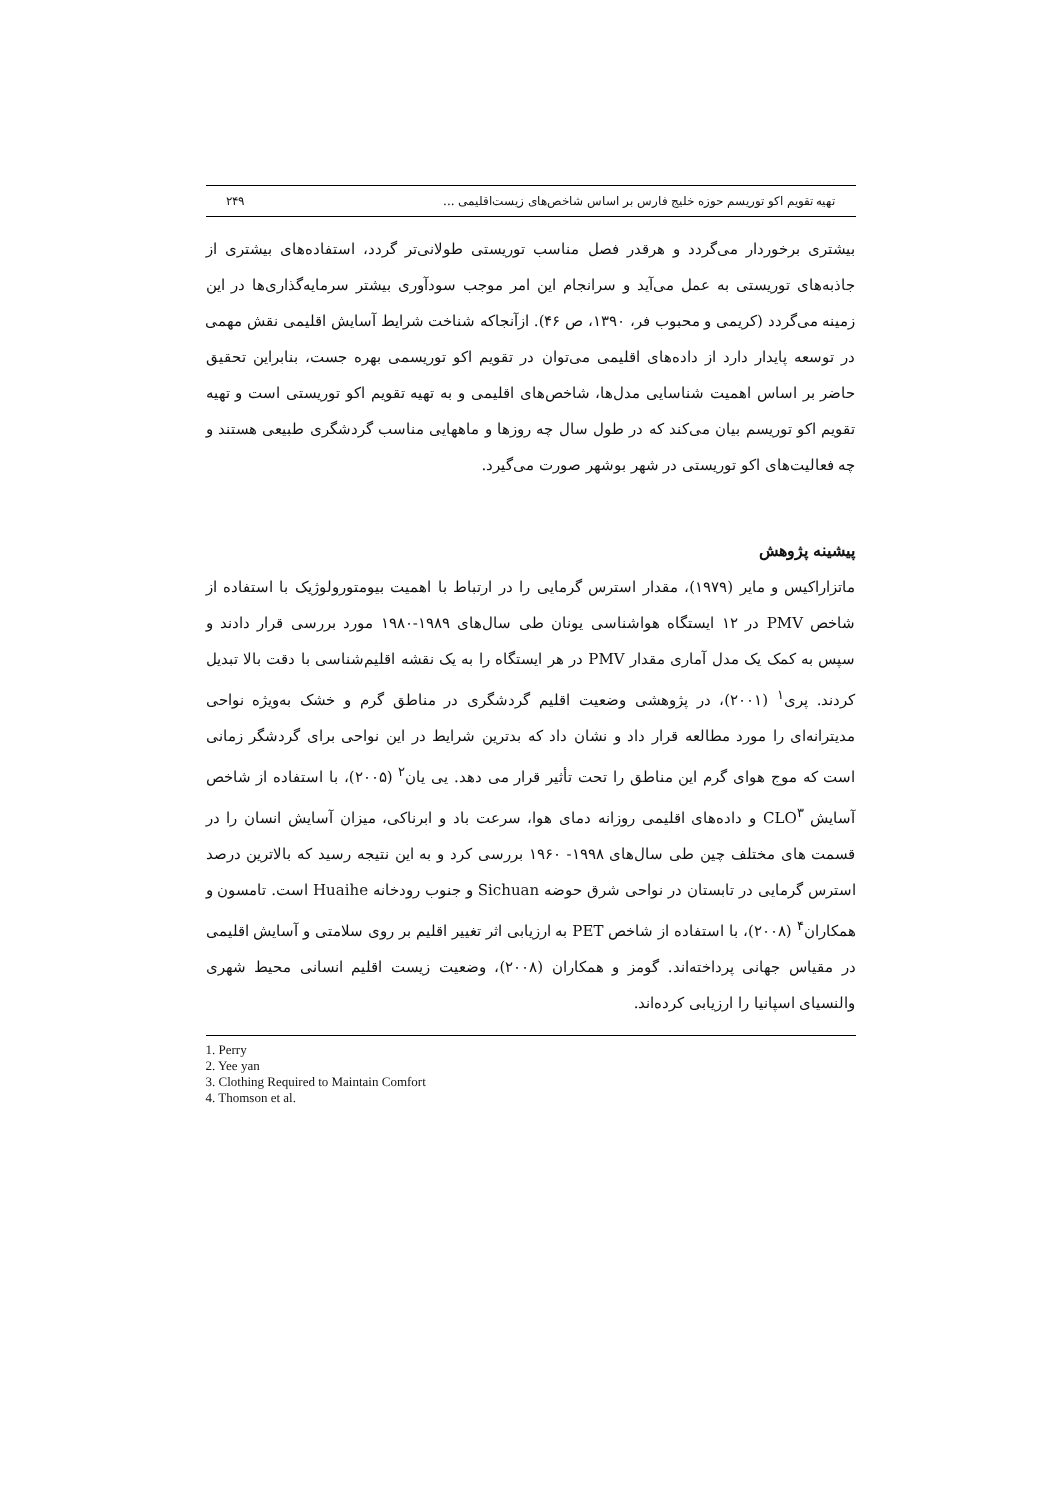تهیه تقویم اکو توریسم حوزه خلیج فارس بر اساس شاخص‌های زیست‌اقلیمی ... ۲۴۹
بیشتری برخوردار می‌گردد و هرقدر فصل مناسب توریستی طولانی‌تر گردد، استفاده‌های بیشتری از جاذبه‌های توریستی به عمل می‌آید و سرانجام این امر موجب سودآوری بیشتر سرمایه‌گذاری‌ها در این زمینه می‌گردد (کریمی و محبوب فر، ۱۳۹۰، ص ۴۶). ازآنجاکه شناخت شرایط آسایش اقلیمی نقش مهمی در توسعه پایدار دارد از داده‌های اقلیمی می‌توان در تقویم اکو توریسمی بهره جست، بنابراین تحقیق حاضر بر اساس اهمیت شناسایی مدل‌ها، شاخص‌های اقلیمی و به تهیه تقویم اکو توریستی است و تهیه تقویم اکو توریسم بیان می‌کند که در طول سال چه روزها و ماههایی مناسب گردشگری طبیعی هستند و چه فعالیت‌های اکو توریستی در شهر بوشهر صورت می‌گیرد.
پیشینه پژوهش
ماتزاراکیس و مایر (۱۹۷۹)، مقدار استرس گرمایی را در ارتباط با اهمیت بیومتورولوژیک با استفاده از شاخص PMV در ۱۲ ایستگاه هواشناسی یونان طی سال‌های ۱۹۸۹-۱۹۸۰ مورد بررسی قرار دادند و سپس به کمک یک مدل آماری مقدار PMV در هر ایستگاه را به یک نقشه اقلیم‌شناسی با دقت بالا تبدیل کردند. پری<sup>۱</sup> (۲۰۰۱)، در پژوهشی وضعیت اقلیم گردشگری در مناطق گرم و خشک به‌ویژه نواحی مدیترانه‌ای را مورد مطالعه قرار داد و نشان داد که بدترین شرایط در این نواحی برای گردشگر زمانی است که موج هوای گرم این مناطق را تحت تأثیر قرار می دهد. یی یان<sup>۲</sup> (۲۰۰۵)، با استفاده از شاخص آسایش CLO<sup>۳</sup> و داده‌های اقلیمی روزانه دمای هوا، سرعت باد و ابرناکی، میزان آسایش انسان را در قسمت های مختلف چین طی سال‌های ۱۹۹۸- ۱۹۶۰ بررسی کرد و به این نتیجه رسید که بالاترین درصد استرس گرمایی در تابستان در نواحی شرق حوضه Sichuan و جنوب رودخانه Huaihe است. تامسون و همکاران<sup>۴</sup> (۲۰۰۸)، با استفاده از شاخص PET به ارزیابی اثر تغییر اقلیم بر روی سلامتی و آسایش اقلیمی در مقیاس جهانی پرداخته‌اند. گومز و همکاران (۲۰۰۸)، وضعیت زیست اقلیم انسانی محیط شهری والنسیای اسپانیا را ارزیابی کرده‌اند.
1. Perry
2. Yee yan
3. Clothing Required to Maintain Comfort
4. Thomson et al.